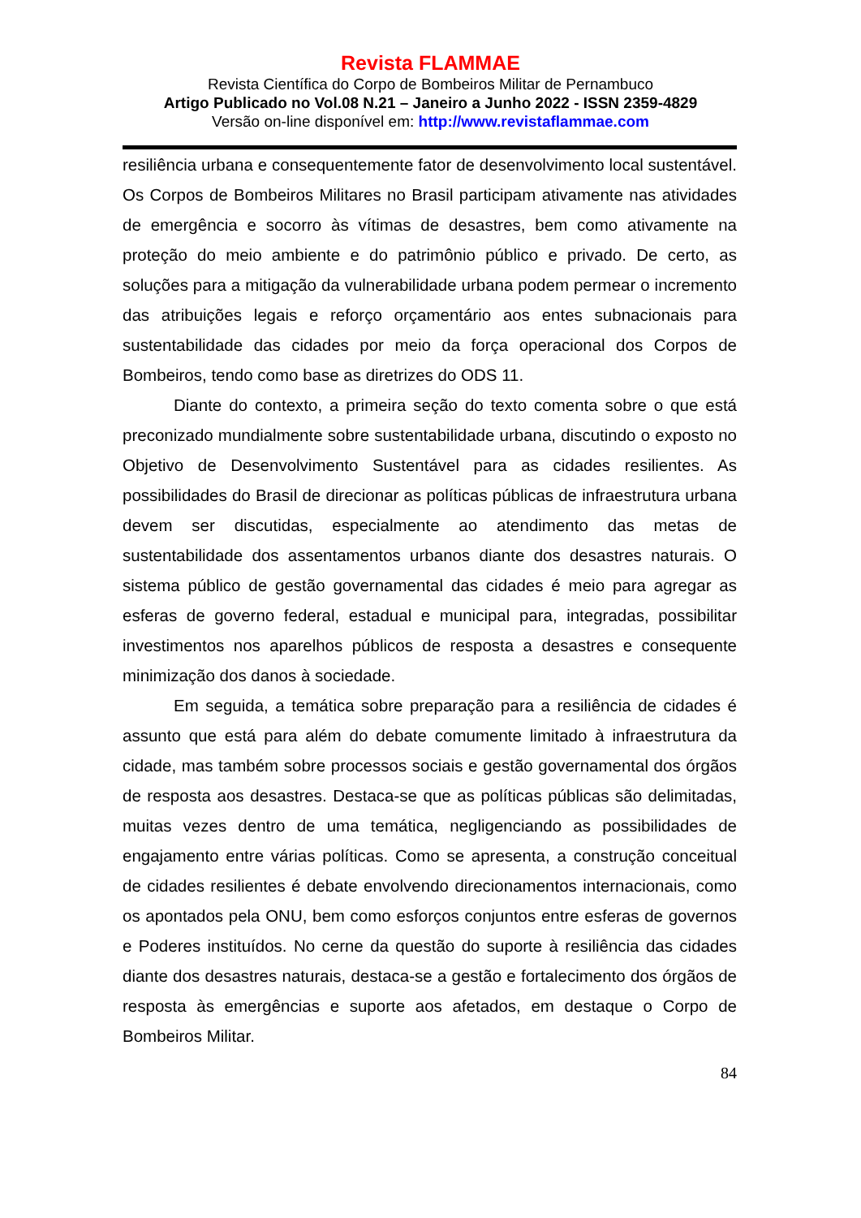Revista FLAMMAE
Revista Científica do Corpo de Bombeiros Militar de Pernambuco
Artigo Publicado no Vol.08 N.21 – Janeiro a Junho 2022 - ISSN 2359-4829
Versão on-line disponível em: http://www.revistaflammae.com
resiliência urbana e consequentemente fator de desenvolvimento local sustentável. Os Corpos de Bombeiros Militares no Brasil participam ativamente nas atividades de emergência e socorro às vítimas de desastres, bem como ativamente na proteção do meio ambiente e do patrimônio público e privado. De certo, as soluções para a mitigação da vulnerabilidade urbana podem permear o incremento das atribuições legais e reforço orçamentário aos entes subnacionais para sustentabilidade das cidades por meio da força operacional dos Corpos de Bombeiros, tendo como base as diretrizes do ODS 11.
Diante do contexto, a primeira seção do texto comenta sobre o que está preconizado mundialmente sobre sustentabilidade urbana, discutindo o exposto no Objetivo de Desenvolvimento Sustentável para as cidades resilientes. As possibilidades do Brasil de direcionar as políticas públicas de infraestrutura urbana devem ser discutidas, especialmente ao atendimento das metas de sustentabilidade dos assentamentos urbanos diante dos desastres naturais. O sistema público de gestão governamental das cidades é meio para agregar as esferas de governo federal, estadual e municipal para, integradas, possibilitar investimentos nos aparelhos públicos de resposta a desastres e consequente minimização dos danos à sociedade.
Em seguida, a temática sobre preparação para a resiliência de cidades é assunto que está para além do debate comumente limitado à infraestrutura da cidade, mas também sobre processos sociais e gestão governamental dos órgãos de resposta aos desastres. Destaca-se que as políticas públicas são delimitadas, muitas vezes dentro de uma temática, negligenciando as possibilidades de engajamento entre várias políticas. Como se apresenta, a construção conceitual de cidades resilientes é debate envolvendo direcionamentos internacionais, como os apontados pela ONU, bem como esforços conjuntos entre esferas de governos e Poderes instituídos. No cerne da questão do suporte à resiliência das cidades diante dos desastres naturais, destaca-se a gestão e fortalecimento dos órgãos de resposta às emergências e suporte aos afetados, em destaque o Corpo de Bombeiros Militar.
84